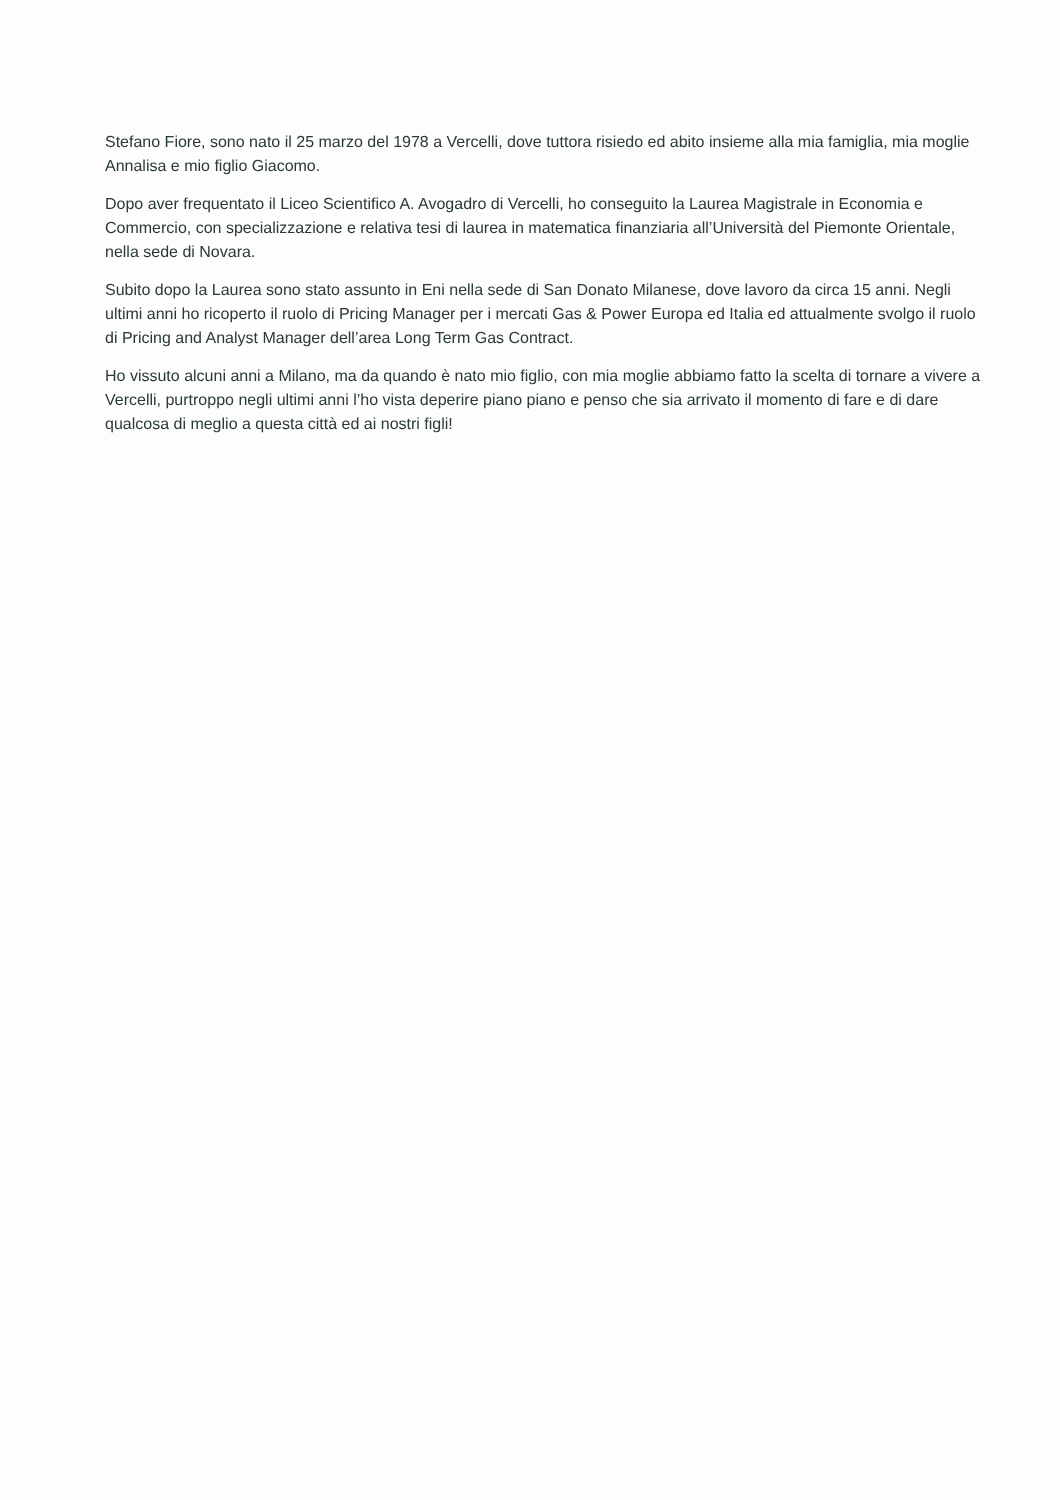Stefano Fiore, sono nato il 25 marzo del 1978 a Vercelli, dove tuttora risiedo ed abito insieme alla mia famiglia, mia moglie Annalisa e mio figlio Giacomo.
Dopo aver frequentato il Liceo Scientifico A. Avogadro di Vercelli, ho conseguito la Laurea Magistrale in Economia e Commercio, con specializzazione e relativa tesi di laurea in matematica finanziaria all’Università del Piemonte Orientale, nella sede di Novara.
Subito dopo la Laurea sono stato assunto in Eni nella sede di San Donato Milanese, dove lavoro da circa 15 anni. Negli ultimi anni ho ricoperto il ruolo di Pricing Manager per i mercati Gas & Power Europa ed Italia ed attualmente svolgo il ruolo di Pricing and Analyst Manager dell’area Long Term Gas Contract.
Ho vissuto alcuni anni a Milano, ma da quando è nato mio figlio, con mia moglie abbiamo fatto la scelta di tornare a vivere a Vercelli, purtroppo negli ultimi anni l’ho vista deperire piano piano e penso che sia arrivato il momento di fare e di dare qualcosa di meglio a questa città ed ai nostri figli!